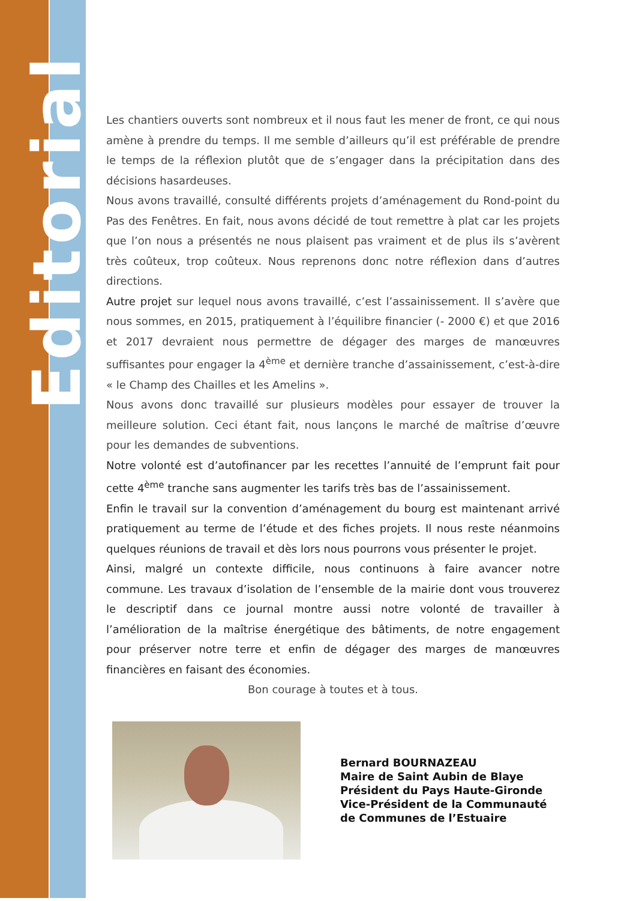Editorial
Les chantiers ouverts sont nombreux et il nous faut les mener de front, ce qui nous amène à prendre du temps. Il me semble d’ailleurs qu’il est préférable de prendre le temps de la réflexion plutôt que de s’engager dans la précipitation dans des décisions hasardeuses.
Nous avons travaillé, consulté différents projets d’aménagement du Rond-point du Pas des Fenêtres. En fait, nous avons décidé de tout remettre à plat car les projets que l’on nous a présentés ne nous plaisent pas vraiment et de plus ils s’avèrent très coûteux, trop coûteux. Nous reprenons donc notre réflexion dans d’autres directions.
Autre projet sur lequel nous avons travaillé, c’est l’assainissement. Il s’avère que nous sommes, en 2015, pratiquement à l’équilibre financier (- 2000 €) et que 2016 et 2017 devraient nous permettre de dégager des marges de manœuvres suffisantes pour engager la 4<sup>ème</sup> et dernière tranche d’assainissement, c’est-à-dire « le Champ des Chailles et les Amelins ».
Nous avons donc travaillé sur plusieurs modèles pour essayer de trouver la meilleure solution. Ceci étant fait, nous lançons le marché de maîtrise d’œuvre pour les demandes de subventions.
Notre volonté est d’autofinancer par les recettes l’annuité de l’emprunt fait pour cette 4<sup>ème</sup> tranche sans augmenter les tarifs très bas de l’assainissement.
Enfin le travail sur la convention d’aménagement du bourg est maintenant arrivé pratiquement au terme de l’étude et des fiches projets. Il nous reste néanmoins quelques réunions de travail et dès lors nous pourrons vous présenter le projet.
Ainsi, malgré un contexte difficile, nous continuons à faire avancer notre commune. Les travaux d’isolation de l’ensemble de la mairie dont vous trouverez le descriptif dans ce journal montre aussi notre volonté de travailler à l’amélioration de la maîtrise énergétique des bâtiments, de notre engagement pour préserver notre terre et enfin de dégager des marges de manœuvres financières en faisant des économies.
Bon courage à toutes et à tous.
Bernard BOURNAZEAU
Maire de Saint Aubin de Blaye
Président du Pays Haute-Gironde
Vice-Président de la Communauté
de Communes de l’Estuaire